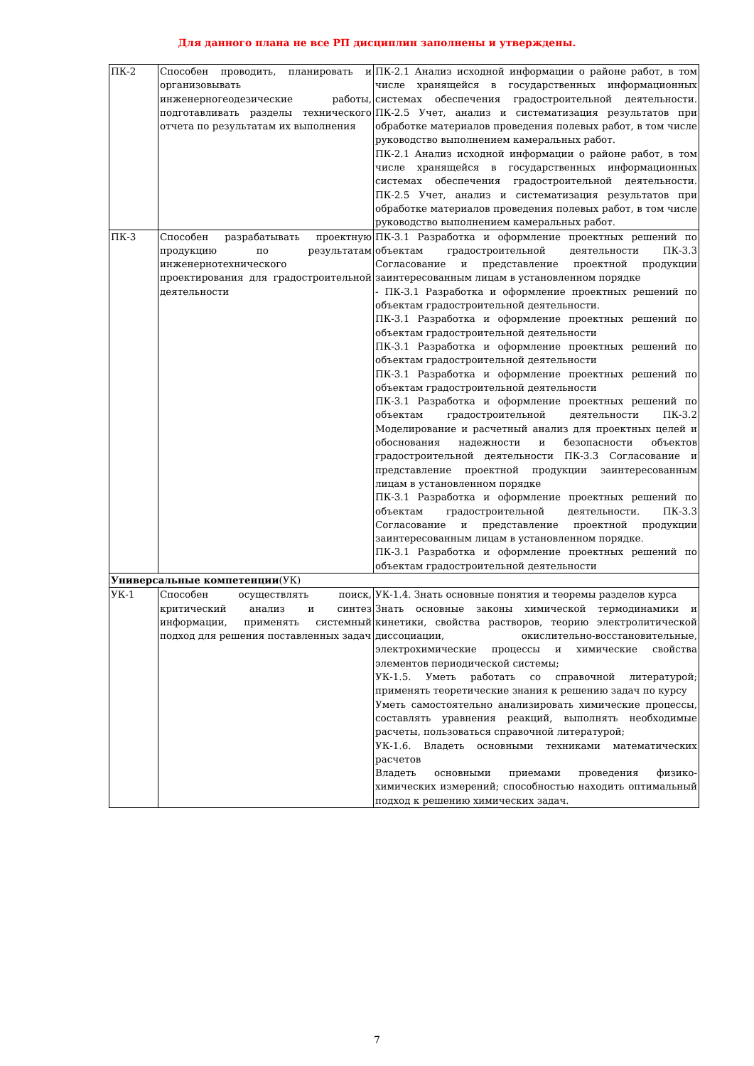Для данного плана не все РП дисциплин заполнены и утверждены.
| ПК-2 | Способен проводить, планировать и организовывать инженерногеодезические работы, подготавливать разделы технического отчета по результатам их выполнения | ПК-2.1 Анализ исходной информации о районе работ, в том числе хранящейся в государственных информационных системах обеспечения градостроительной деятельности. ПК-2.5 Учет, анализ и систематизация результатов при обработке материалов проведения полевых работ, в том числе руководство выполнением камеральных работ. ПК-2.1 Анализ исходной информации о районе работ, в том числе хранящейся в государственных информационных системах обеспечения градостроительной деятельности. ПК-2.5 Учет, анализ и систематизация результатов при обработке материалов проведения полевых работ, в том числе руководство выполнением камеральных работ. |
| ПК-3 | Способен разрабатывать проектную продукцию по результатам инженернотехнического проектирования для градостроительной деятельности | ПК-3.1 Разработка и оформление проектных решений по объектам градостроительной деятельности ПК-3.3 Согласование и представление проектной продукции заинтересованным лицам в установленном порядке - ПК-3.1 Разработка и оформление проектных решений по объектам градостроительной деятельности. ПК-3.1 Разработка и оформление проектных решений по объектам градостроительной деятельности ПК-3.1 Разработка и оформление проектных решений по объектам градостроительной деятельности ПК-3.1 Разработка и оформление проектных решений по объектам градостроительной деятельности ПК-3.1 Разработка и оформление проектных решений по объектам градостроительной деятельности ПК-3.2 Моделирование и расчетный анализ для проектных целей и обоснования надежности и безопасности объектов градостроительной деятельности ПК-3.3 Согласование и представление проектной продукции заинтересованным лицам в установленном порядке ПК-3.1 Разработка и оформление проектных решений по объектам градостроительной деятельности. ПК-3.3 Согласование и представление проектной продукции заинтересованным лицам в установленном порядке. ПК-3.1 Разработка и оформление проектных решений по объектам градостроительной деятельности |
| Универсальные компетенции (УК) | | |
| УК-1 | Способен осуществлять поиск, критический анализ и синтез информации, применять системный подход для решения поставленных задач | УК-1.4. Знать основные понятия и теоремы разделов курса Знать основные законы химической термодинамики и кинетики, свойства растворов, теорию электролитической диссоциации, окислительно-восстановительные, электрохимические процессы и химические свойства элементов периодической системы; УК-1.5. Уметь работать со справочной литературой; применять теоретические знания к решению задач по курсу Уметь самостоятельно анализировать химические процессы, составлять уравнения реакций, выполнять необходимые расчеты, пользоваться справочной литературой; УК-1.6. Владеть основными техниками математических расчетов Владеть основными приемами проведения физико-химических измерений; способностью находить оптимальный подход к решению химических задач. |
7